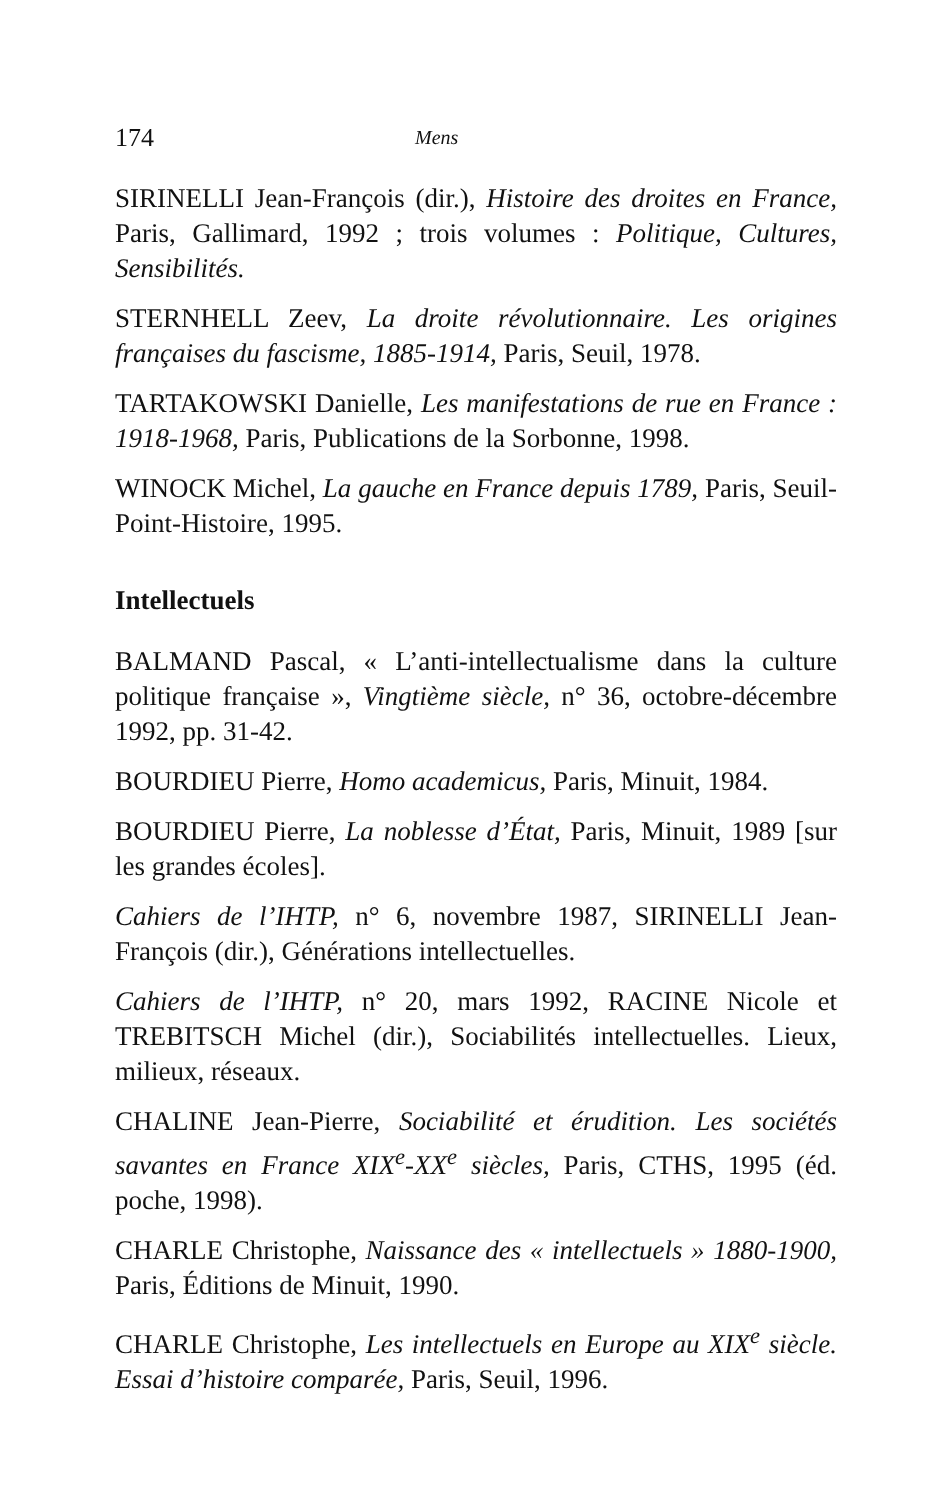174 Mens
SIRINELLI Jean-François (dir.), Histoire des droites en France, Paris, Gallimard, 1992 ; trois volumes : Politique, Cultures, Sensibilités.
STERNHELL Zeev, La droite révolutionnaire. Les origines françaises du fascisme, 1885-1914, Paris, Seuil, 1978.
TARTAKOWSKI Danielle, Les manifestations de rue en France : 1918-1968, Paris, Publications de la Sorbonne, 1998.
WINOCK Michel, La gauche en France depuis 1789, Paris, Seuil-Point-Histoire, 1995.
Intellectuels
BALMAND Pascal, « L’anti-intellectualisme dans la culture politique française », Vingtième siècle, n° 36, octobre-décembre 1992, pp. 31-42.
BOURDIEU Pierre, Homo academicus, Paris, Minuit, 1984.
BOURDIEU Pierre, La noblesse d’État, Paris, Minuit, 1989 [sur les grandes écoles].
Cahiers de l’IHTP, n° 6, novembre 1987, SIRINELLI Jean-François (dir.), Générations intellectuelles.
Cahiers de l’IHTP, n° 20, mars 1992, RACINE Nicole et TREBITSCH Michel (dir.), Sociabilités intellectuelles. Lieux, milieux, réseaux.
CHALINE Jean-Pierre, Sociabilité et érudition. Les sociétés savantes en France XIX<sup>e</sup>-XX<sup>e</sup> siècles, Paris, CTHS, 1995 (éd. poche, 1998).
CHARLE Christophe, Naissance des « intellectuels » 1880-1900, Paris, Éditions de Minuit, 1990.
CHARLE Christophe, Les intellectuels en Europe au XIX<sup>e</sup> siècle. Essai d’histoire comparée, Paris, Seuil, 1996.